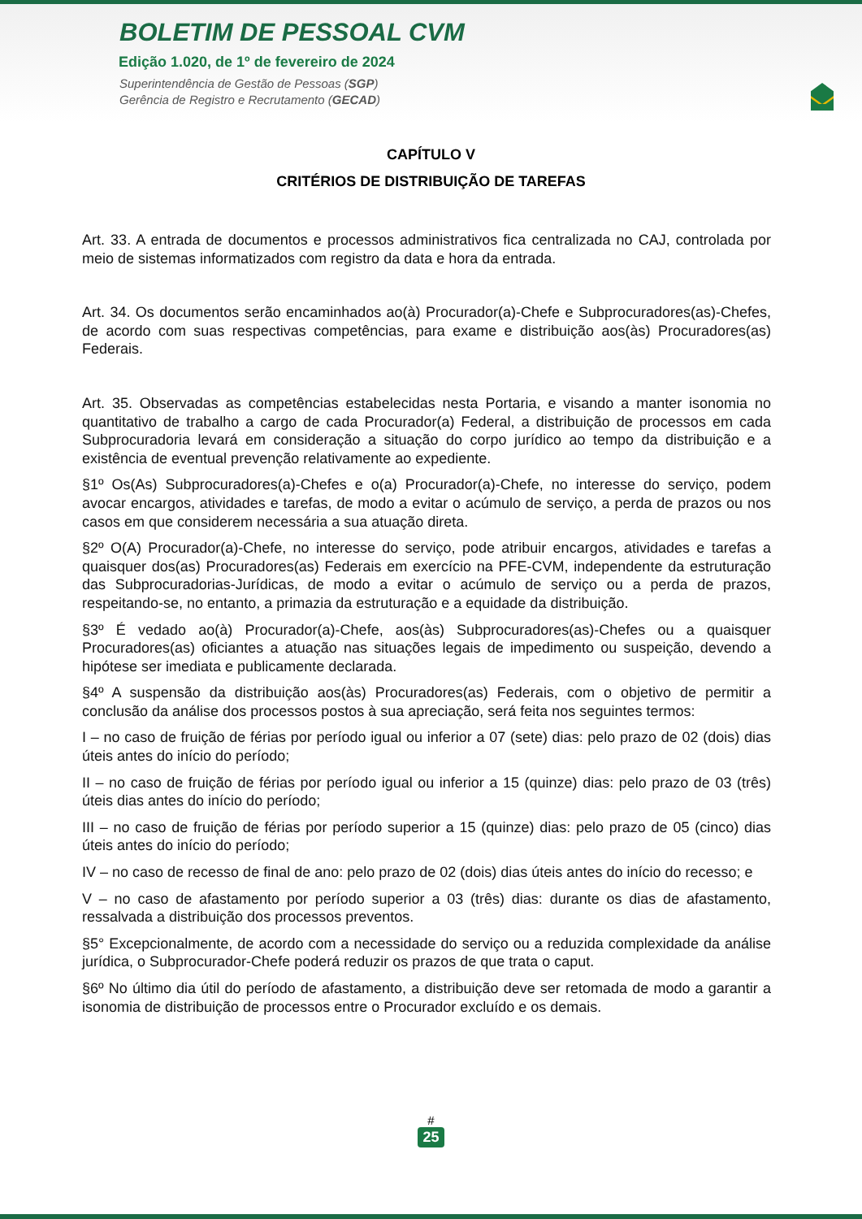BOLETIM DE PESSOAL CVM
Edição 1.020, de 1º de fevereiro de 2024
Superintendência de Gestão de Pessoas (SGP)
Gerência de Registro e Recrutamento (GECAD)
CAPÍTULO V
CRITÉRIOS DE DISTRIBUIÇÃO DE TAREFAS
Art. 33. A entrada de documentos e processos administrativos fica centralizada no CAJ, controlada por meio de sistemas informatizados com registro da data e hora da entrada.
Art. 34. Os documentos serão encaminhados ao(à) Procurador(a)-Chefe e Subprocuradores(as)-Chefes, de acordo com suas respectivas competências, para exame e distribuição aos(às) Procuradores(as) Federais.
Art. 35. Observadas as competências estabelecidas nesta Portaria, e visando a manter isonomia no quantitativo de trabalho a cargo de cada Procurador(a) Federal, a distribuição de processos em cada Subprocuradoria levará em consideração a situação do corpo jurídico ao tempo da distribuição e a existência de eventual prevenção relativamente ao expediente.
§1º Os(As) Subprocuradores(a)-Chefes e o(a) Procurador(a)-Chefe, no interesse do serviço, podem avocar encargos, atividades e tarefas, de modo a evitar o acúmulo de serviço, a perda de prazos ou nos casos em que considerem necessária a sua atuação direta.
§2º O(A) Procurador(a)-Chefe, no interesse do serviço, pode atribuir encargos, atividades e tarefas a quaisquer dos(as) Procuradores(as) Federais em exercício na PFE-CVM, independente da estruturação das Subprocuradorias-Jurídicas, de modo a evitar o acúmulo de serviço ou a perda de prazos, respeitando-se, no entanto, a primazia da estruturação e a equidade da distribuição.
§3º É vedado ao(à) Procurador(a)-Chefe, aos(às) Subprocuradores(as)-Chefes ou a quaisquer Procuradores(as) oficiantes a atuação nas situações legais de impedimento ou suspeição, devendo a hipótese ser imediata e publicamente declarada.
§4º A suspensão da distribuição aos(às) Procuradores(as) Federais, com o objetivo de permitir a conclusão da análise dos processos postos à sua apreciação, será feita nos seguintes termos:
I – no caso de fruição de férias por período igual ou inferior a 07 (sete) dias: pelo prazo de 02 (dois) dias úteis antes do início do período;
II – no caso de fruição de férias por período igual ou inferior a 15 (quinze) dias: pelo prazo de 03 (três) úteis dias antes do início do período;
III – no caso de fruição de férias por período superior a 15 (quinze) dias: pelo prazo de 05 (cinco) dias úteis antes do início do período;
IV – no caso de recesso de final de ano: pelo prazo de 02 (dois) dias úteis antes do início do recesso; e
V – no caso de afastamento por período superior a 03 (três) dias: durante os dias de afastamento, ressalvada a distribuição dos processos preventos.
§5° Excepcionalmente, de acordo com a necessidade do serviço ou a reduzida complexidade da análise jurídica, o Subprocurador-Chefe poderá reduzir os prazos de que trata o caput.
§6º No último dia útil do período de afastamento, a distribuição deve ser retomada de modo a garantir a isonomia de distribuição de processos entre o Procurador excluído e os demais.
#
25